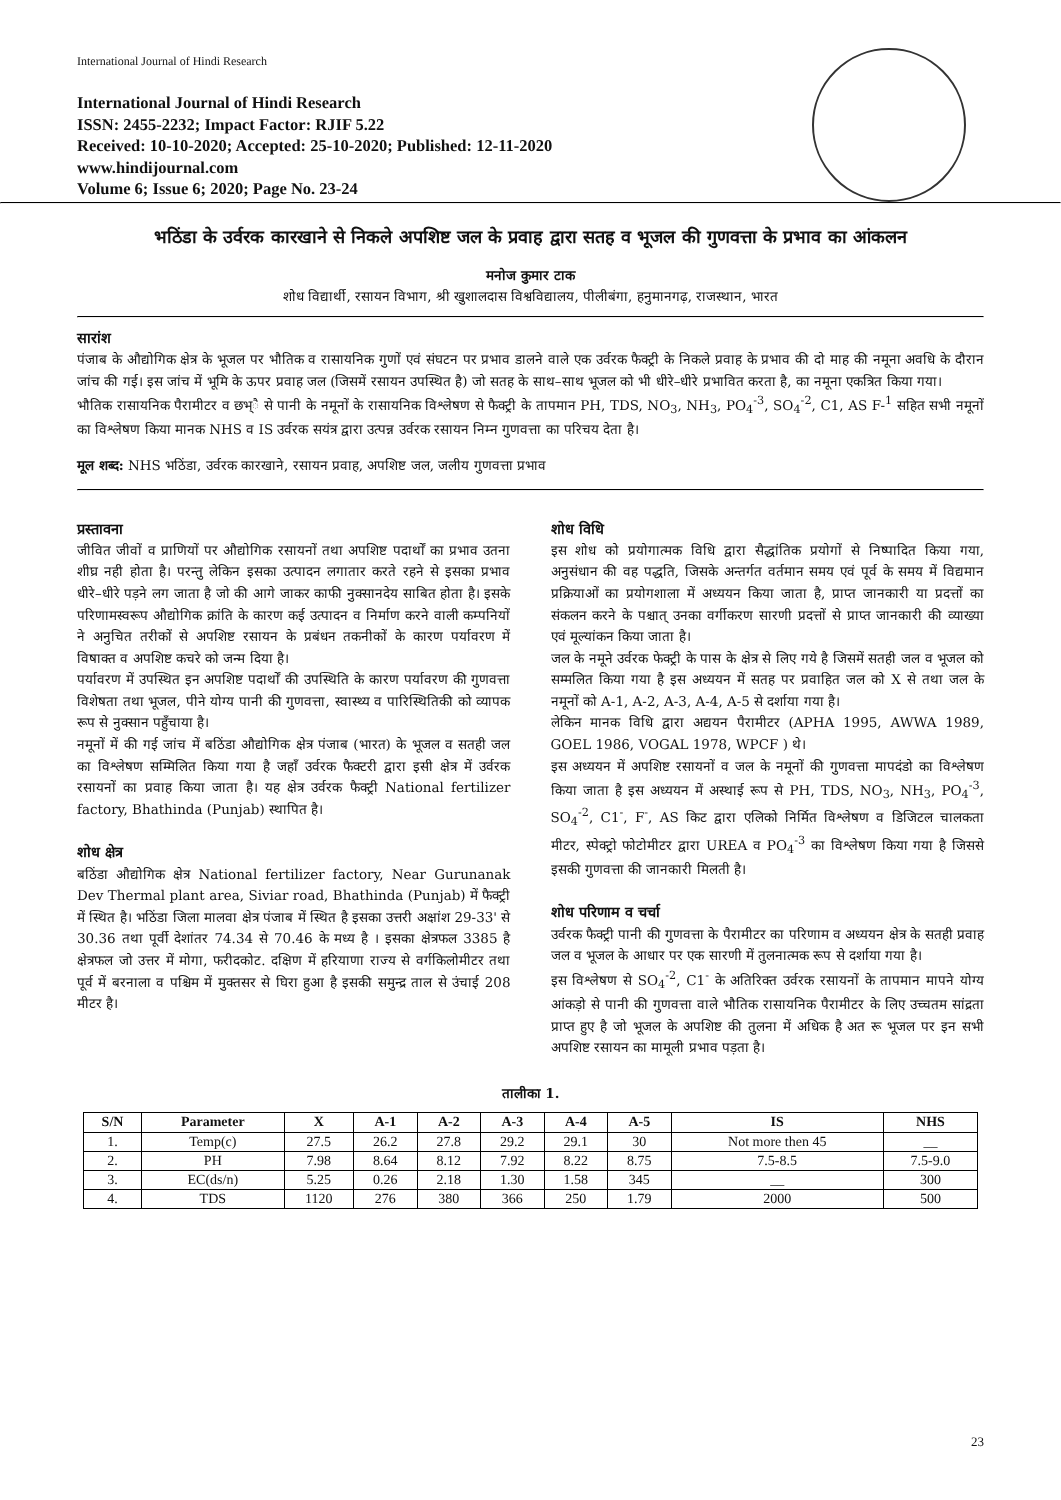International Journal of Hindi Research
International Journal of Hindi Research
ISSN: 2455-2232; Impact Factor: RJIF 5.22
Received: 10-10-2020; Accepted: 25-10-2020; Published: 12-11-2020
www.hindijournal.com
Volume 6; Issue 6; 2020; Page No. 23-24
भठिंडा के उर्वरक कारखाने से निकले अपशिष्ट जल के प्रवाह द्वारा सतह व भूजल की गुणवत्ता के प्रभाव का आंकलन
मनोज कुमार टाक
शोध विद्यार्थी, रसायन विभाग, श्री खुशालदास विश्वविद्यालय, पीलीबंगा, हनुमानगढ़, राजस्थान, भारत
सारांश
पंजाब के औद्योगिक क्षेत्र के भूजल पर भौतिक व रासायनिक गुणों एवं संघटन पर प्रभाव डालने वाले एक उर्वरक फैक्ट्री के निकले प्रवाह के प्रभाव की दो माह की नमूना अवधि के दौरान जांच की गई। इस जांच में भूमि के ऊपर प्रवाह जल (जिसमें रसायन उपस्थित है) जो सतह के साथ–साथ भूजल को भी धीरे–धीरे प्रभावित करता है, का नमूना एकत्रित किया गया।
भौतिक रासायनिक पैरामीटर व छभ्ै से पानी के नमूनों के रासायनिक विश्लेषण से फैक्ट्री के तापमान PH, TDS, NO<sub>3</sub>, NH<sub>3</sub>, PO<sub>4</sub><sup>-3</sup>, SO<sub>4</sub><sup>-2</sup>, C1, AS F-<sup>1</sup> सहित सभी नमूनों का विश्लेषण किया मानक NHS व IS उर्वरक सयंत्र द्वारा उत्पन्न उर्वरक रसायन निम्न गुणवत्ता का परिचय देता है।
मूल शब्द: NHS भठिंडा, उर्वरक कारखाने, रसायन प्रवाह, अपशिष्ट जल, जलीय गुणवत्ता प्रभाव
प्रस्तावना
जीवित जीवों व प्राणियों पर औद्योगिक रसायनों तथा अपशिष्ट पदार्थों का प्रभाव उतना शीघ्र नही होता है। परन्तु लेकिन इसका उत्पादन लगातार करते रहने से इसका प्रभाव धीरे–धीरे पड़ने लग जाता है जो की आगे जाकर काफी नुक्सानदेय साबित होता है। इसके परिणामस्वरूप औद्योगिक क्रांति के कारण कई उत्पादन व निर्माण करने वाली कम्पनियों ने अनुचित तरीकों से अपशिष्ट रसायन के प्रबंधन तकनीकों के कारण पर्यावरण में विषाक्त व अपशिष्ट कचरे को जन्म दिया है।
पर्यावरण में उपस्थित इन अपशिष्ट पदार्थों की उपस्थिति के कारण पर्यावरण की गुणवत्ता विशेषता तथा भूजल, पीने योग्य पानी की गुणवत्ता, स्वास्थ्य व पारिस्थितिकी को व्यापक रूप से नुक्सान पहुँचाया है।
नमूनों में की गई जांच में बठिंडा औद्योगिक क्षेत्र पंजाब (भारत) के भूजल व सतही जल का विश्लेषण सम्मिलित किया गया है जहाँ उर्वरक फैक्टरी द्वारा इसी क्षेत्र में उर्वरक रसायनों का प्रवाह किया जाता है। यह क्षेत्र उर्वरक फैक्ट्री National fertilizer factory, Bhathinda (Punjab) स्थापित है।
शोध क्षेत्र
बठिंडा औद्योगिक क्षेत्र National fertilizer factory, Near Gurunanak Dev Thermal plant area, Siviar road, Bhathinda (Punjab) में फैक्ट्री में स्थित है। भठिंडा जिला मालवा क्षेत्र पंजाब में स्थित है इसका उत्तरी अक्षांश 29-33' से 30.36 तथा पूर्वी देशांतर 74.34 से 70.46 के मध्य है । इसका क्षेत्रफल 3385 है क्षेत्रफल जो उत्तर में मोगा, फरीदकोट. दक्षिण में हरियाणा राज्य से वर्गकिलोमीटर तथा पूर्व में बरनाला व पश्चिम में मुक्तसर से घिरा हुआ है इसकी समुन्द्र ताल से उंचाई 208 मीटर है।
शोध विधि
इस शोध को प्रयोगात्मक विधि द्वारा सैद्धांतिक प्रयोगों से निष्पादित किया गया, अनुसंधान की वह पद्धति, जिसके अन्तर्गत वर्तमान समय एवं पूर्व के समय में विद्यमान प्रक्रियाओं का प्रयोगशाला में अध्ययन किया जाता है, प्राप्त जानकारी या प्रदत्तों का संकलन करने के पश्चात् उनका वर्गीकरण सारणी प्रदत्तों से प्राप्त जानकारी की व्याख्या एवं मूल्यांकन किया जाता है।
जल के नमूने उर्वरक फेक्ट्री के पास के क्षेत्र से लिए गये है जिसमें सतही जल व भूजल को सम्मलित किया गया है इस अध्ययन में सतह पर प्रवाहित जल को X से तथा जल के नमूनों को A-1, A-2, A-3, A-4, A-5 से दर्शाया गया है।
लेकिन मानक विधि द्वारा अद्ययन पैरामीटर (APHA 1995, AWWA 1989, GOEL 1986, VOGAL 1978, WPCF ) थे।
इस अध्ययन में अपशिष्ट रसायनों व जल के नमूनों की गुणवत्ता मापदंडो का विश्लेषण किया जाता है इस अध्ययन में अस्थाई रूप से PH, TDS, NO<sub>3</sub>, NH<sub>3</sub>, PO<sub>4</sub><sup>-3</sup>, SO<sub>4</sub><sup>-2</sup>, C1<sup>-</sup>, F<sup>-</sup>, AS किट द्वारा एलिको निर्मित विश्लेषण व डिजिटल चालकता मीटर, स्पेक्ट्रो फोटोमीटर द्वारा UREA व PO<sub>4</sub><sup>-3</sup> का विश्लेषण किया गया है जिससे इसकी गुणवत्ता की जानकारी मिलती है।
शोध परिणाम व चर्चा
उर्वरक फैक्ट्री पानी की गुणवत्ता के पैरामीटर का परिणाम व अध्ययन क्षेत्र के सतही प्रवाह जल व भूजल के आधार पर एक सारणी में तुलनात्मक रूप से दर्शाया गया है।
इस विश्लेषण से SO<sub>4</sub><sup>-2</sup>, C1<sup>-</sup> के अतिरिक्त उर्वरक रसायनों के तापमान मापने योग्य आंकड़ो से पानी की गुणवत्ता वाले भौतिक रासायनिक पैरामीटर के लिए उच्चतम सांद्रता प्राप्त हुए है जो भूजल के अपशिष्ट की तुलना में अधिक है अत रू भूजल पर इन सभी अपशिष्ट रसायन का मामूली प्रभाव पड़ता है।
तालीका 1.
| S/N | Parameter | X | A-1 | A-2 | A-3 | A-4 | A-5 | IS | NHS |
| --- | --- | --- | --- | --- | --- | --- | --- | --- | --- |
| 1. | Temp(c) | 27.5 | 26.2 | 27.8 | 29.2 | 29.1 | 30 | Not more then 45 | __ |
| 2. | PH | 7.98 | 8.64 | 8.12 | 7.92 | 8.22 | 8.75 | 7.5-8.5 | 7.5-9.0 |
| 3. | EC(ds/n) | 5.25 | 0.26 | 2.18 | 1.30 | 1.58 | 345 | __ | 300 |
| 4. | TDS | 1120 | 276 | 380 | 366 | 250 | 1.79 | 2000 | 500 |
23